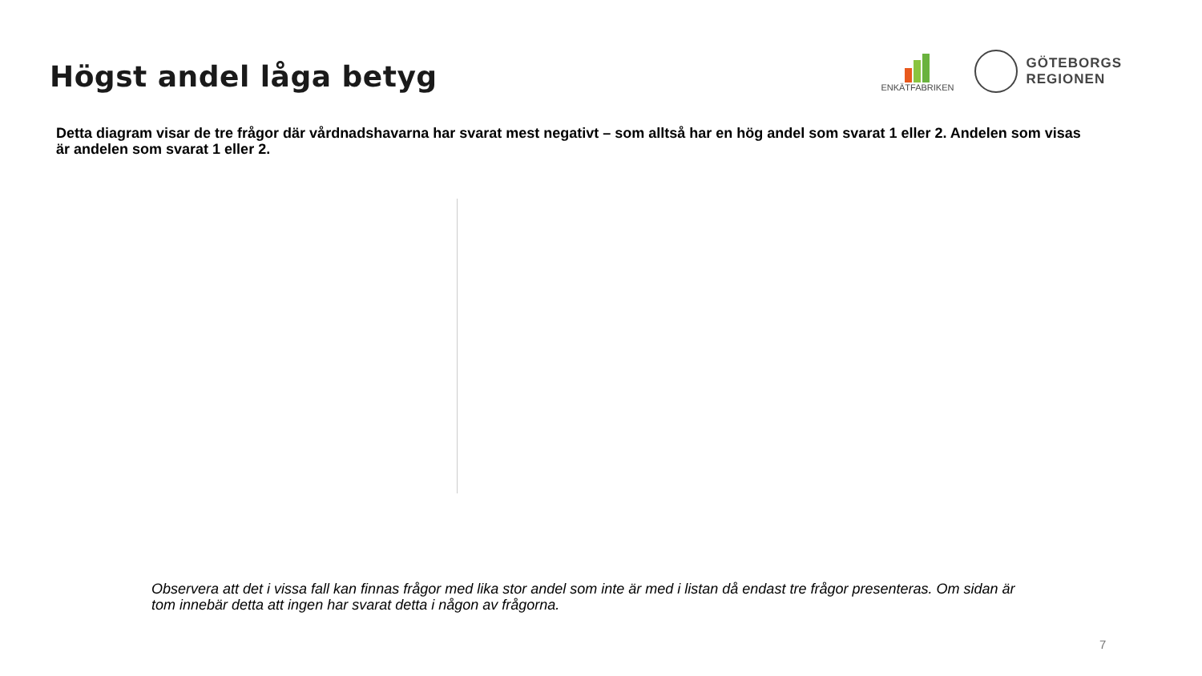Högst andel låga betyg
ENKÄTFABRIKEN
GÖTEBORGS
REGIONEN
Detta diagram visar de tre frågor där vårdnadshavarna har svarat mest negativt – som alltså har en hög andel som svarat 1 eller 2. Andelen som visas är andelen som svarat 1 eller 2.
Observera att det i vissa fall kan finnas frågor med lika stor andel som inte är med i listan då endast tre frågor presenteras. Om sidan är tom innebär detta att ingen har svarat detta i någon av frågorna.
7